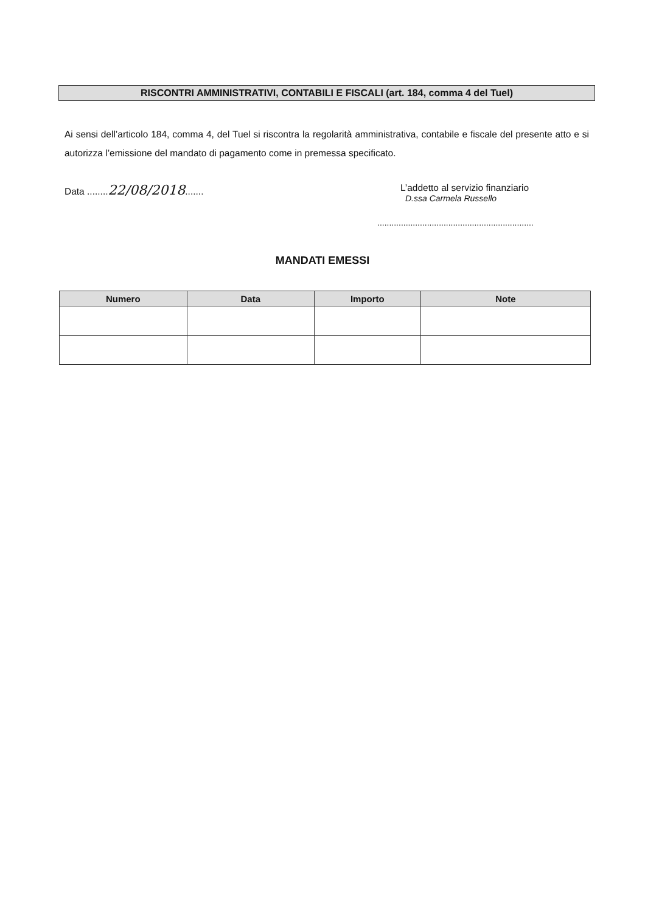RISCONTRI AMMINISTRATIVI, CONTABILI E FISCALI (art. 184, comma 4 del Tuel)
Ai sensi dell’articolo 184, comma 4, del Tuel si riscontra la regolarità amministrativa, contabile e fiscale del presente atto e si autorizza l’emissione del mandato di pagamento come in premessa specificato.
Data ........22/08/2018.......
L’addetto al servizio finanziario
D.ssa Carmela Russello
..................................................................
MANDATI EMESSI
| Numero | Data | Importo | Note |
| --- | --- | --- | --- |